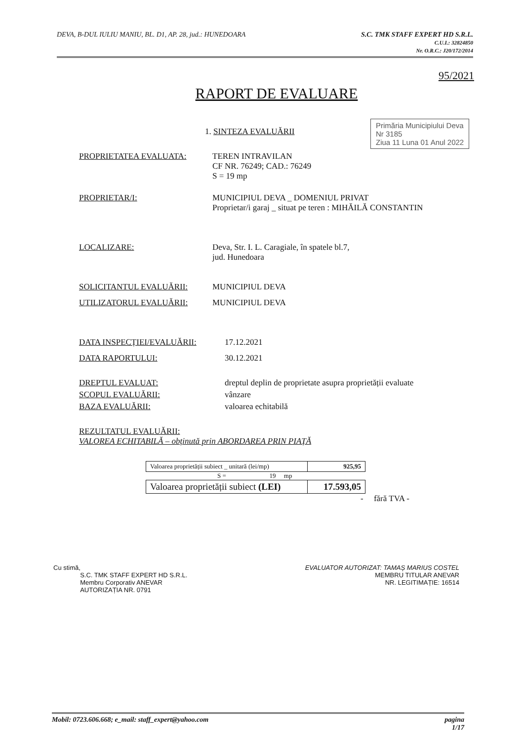DEVA, B-DUL IULIU MANIU, BL. D1, AP. 28, jud.: HUNEDOARA
S.C. TMK STAFF EXPERT HD S.R.L.
C.U.I.: 32824850
Nr. O.R.C.: J20/172/2014
Primăria Municipiului Deva
Nr 3185
Ziua 11 Luna 01 Anul 2022
95/2021
RAPORT DE EVALUARE
1. SINTEZA EVALUĂRII
PROPRIETATEA EVALUATA: TEREN INTRAVILAN
CF NR. 76249; CAD.: 76249
S = 19 mp
PROPRIETAR/I: MUNICIPIUL DEVA _ DOMENIUL PRIVAT
Proprietar/i garaj _ situat pe teren : MIHĂILĂ CONSTANTIN
LOCALIZARE: Deva, Str. I. L. Caragiale, în spatele bl.7,
jud. Hunedoara
SOLICITANTUL EVALUĂRII: MUNICIPIUL DEVA
UTILIZATORUL EVALUĂRII: MUNICIPIUL DEVA
DATA INSPECȚIEI/EVALUĂRII: 17.12.2021
DATA RAPORTULUI: 30.12.2021
DREPTUL EVALUAT: dreptul deplin de proprietate asupra proprietății evaluate
SCOPUL EVALUĂRII: vânzare
BAZA EVALUĂRII: valoarea echitabilă
REZULTATUL EVALUĂRII:
VALOREA ECHITABILĂ – obținută prin ABORDAREA PRIN PIAȚĂ
| Valoarea proprietății subiect _ unitară (lei/mp) | 925,95 |
S = 19 mp
| Valoarea proprietății subiect (LEI) | 17.593,05 |
- fără TVA -
Cu stimă,
S.C. TMK STAFF EXPERT HD S.R.L.
Membru Corporativ ANEVAR
AUTORIZAȚIA NR. 0791
EVALUATOR AUTORIZAT: TAMAȘ MARIUS COSTEL
MEMBRU TITULAR ANEVAR
NR. LEGITIMAȚIE: 16514
Mobil: 0723.606.668; e_mail: staff_expert@yahoo.com
pagina
1/17